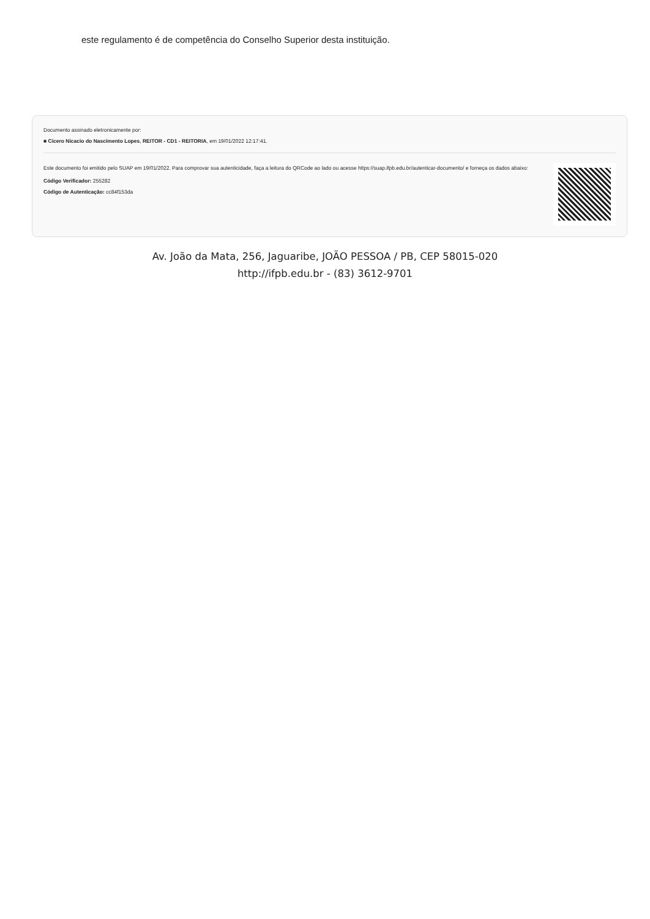este regulamento é de competência do Conselho Superior desta instituição.
Documento assinado eletronicamente por:
■ Cicero Nicacio do Nascimento Lopes, REITOR - CD1 - REITORIA, em 19/01/2022 12:17:41.
Este documento foi emitido pelo SUAP em 19/01/2022. Para comprovar sua autenticidade, faça a leitura do QRCode ao lado ou acesse https://suap.ifpb.edu.br/autenticar-documento/ e forneça os dados abaixo:
Código Verificador: 255282
Código de Autenticação: cc84f153da
Av. João da Mata, 256, Jaguaribe, JOÃO PESSOA / PB, CEP 58015-020
http://ifpb.edu.br - (83) 3612-9701